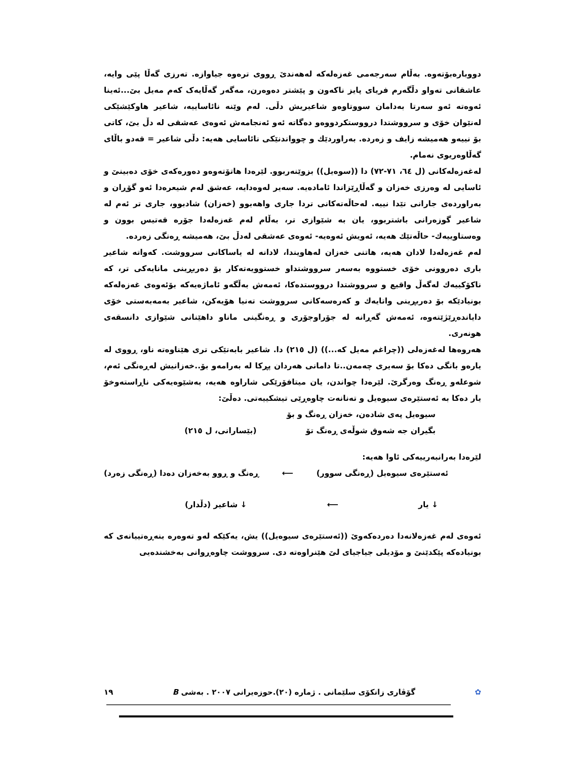دووبارەبۆتەوە. بەڵام سەرجەمی غەزەلەکە لەهەندێ ڕووی ترەوە جیاوازە. تەرزی گەڵا پێی وایە، عاشقانی تەواو دڵگەرم فریای پایز ناکەون و پێشتر دەوەرن، مەگەر گەڵایەک کەم مەیل بێ...ئەینا ئەوەتە ئەو سەرتا بەدامان سووتاوەو شاعیریش دڵی. لەم وێنە نائاساییە، شاعیر هاوکێشێکی لەنێوان خۆی و سرووشتدا درووستکردووەو دەگاتە ئەو ئەنجامەش ئەوەی عەشقی لە دڵ بێ، کاتی بۆ نییەو هەمیشە زایف و زەردە. بەراوردێك و چوواندنێکی نائاسایی هەیە: دڵی شاعیر = قەدو باڵای گەڵاوەریوی نەمام.
لەغەزەلەکانی (ل ٦٤، ٧١-٧٢) دا ((سوەیل)) بزوێنەربوو. لێرەدا هاتۆتەوەو دەورەکەی خۆی دەبینێ و ئاسایی لە وەرزی خەزان و گەڵاڕێزاندا ئامادەیە. سەیر لەوەدایە، عەشق لەم شیعرەدا ئەو گۆڕان و بەراوردەی جارانی تێدا نییە. لەحاڵەتەکانی تردا جاری واهەبوو (خەزان) شادبوو، جاری تر ئەم لە شاعیر گوزەرانی باشتربوو، یان بە شێوازی تر، بەڵام لەم غەزەلەدا جۆرە قەتیس بوون و وەستاوییەك- حاڵەتێك هەیە، ئەویش ئەوەیە- ئەوەی عەشقی لەدڵ بێ، هەمیشە ڕەنگی زەردە.
لەم غەزەلەدا لادان هەیە، هاتنی خەزان لەهاویندا، لادانە لە یاساکانی سرووشت. کەواتە شاعیر باری دەروونی خۆی خستووە بەسەر سرووشتداو خستوویەتەکار بۆ دەربڕینی مانایەکی تر، کە ناکۆکییەك لەگەڵ واقیع و سرووشتدا درووستدەکا، ئەمەش بەڵگەو ئاماژەیەکە بۆئەوەی غەزەلەکە بونیادێکە بۆ دەربڕینی واتایەك و کەرەسەکانی سرووشت تەنیا هۆیەکن، شاعیر بەمەبەستی خۆی دایاندەڕێژێتەوە، ئەمەش گەڕانە لە جۆراوجۆری و ڕەنگینی ماناو داهێنانی شێوازی دانسقەی هونەری.
هەروەها لەغەزەلی ((چراغم مەیل کە...)) (ل ٢١٥) دا. شاعیر بابەتێکی تری هێناوەتە ناو، ڕووی لە یارەو بانگی دەکا بۆ سەیری چەمەن..تا دامانی هەردان پڕکا لە بەرامەو بۆ..خەزانیش لەڕەنگی ئەم، شوعلەو ڕەنگ وەرگرێ. لێرەدا چواندن، یان میتافۆرێکی شاراوە هەیە، بەشێوەیەکی ناڕاستەوخۆ یار دەکا بە ئەستێرەی سیوەیل و تەنانەت چاوەڕێی تیشکییەتی. دەڵێ:
سیوەیل پەی شادەن، خەزان ڕەنگ و بۆ
بگیران جە شەوق شوڵەی ڕەنگ تۆ (بێسارانی، ل ٢١٥)
لێرەدا بەرانبەرییەکی ئاوا هەیە:
ئەستێرەی سیوەیل (ڕەنگی سوور) ⟵ ڕەنگ و ڕوو بەخەزان دەدا (ڕەنگی زەرد)
↓ یار ⟵ ↓ شاعیر (دڵدار)
ئەوەی لەم غەزەلانەدا دەردەکەوێ ((ئەستێرەی سیوەیل)) یش، یەکێکە لەو تەوەرە بنەڕەتییانەی کە بونیادەکە پێکدێنێ و مۆدیلی جیاجیای لێ هێنراوەتە دی. سرووشت چاوەڕوانی بەخشندەیی
١٩ گۆڤاری زانکۆی سلێمانی . ژمارە (٢٠).حوزەیرانی ٢٠٠٧ . بەشی B ✿